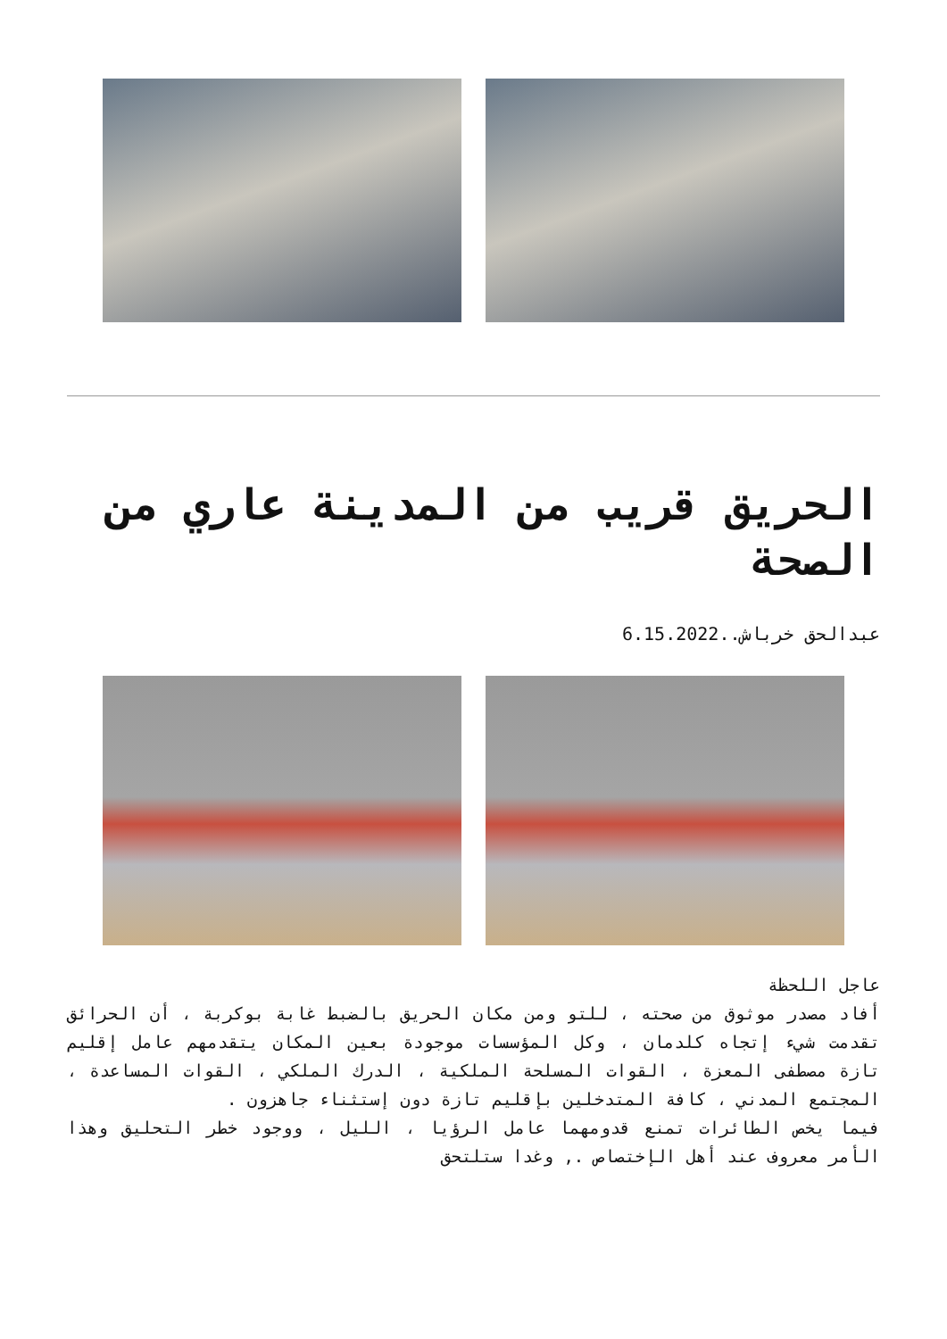الحريق قريب من المدينة عاري من الصحة
عبدالحق خرباش..6.15.2022
عاجل اللحظة
أفاد مصدر موثوق من صحته ، للتو ومن مكان الحريق بالضبط غابة بوكربة ، أن الحرائق تقدمت شيء إتجاه كلدمان ، وكل المؤسسات موجودة بعين المكان يتقدمهم عامل إقليم تازة مصطفى المعزة ، القوات المسلحة الملكية ، الدرك الملكي ، القوات المساعدة ، المجتمع المدني ، كافة المتدخلين بإقليم تازة دون إستثناء جاهزون .
فيما يخص الطائرات تمنع قدومهما عامل الرؤيا ، الليل ، ووجود خطر التحليق وهذا الأمر معروف عند أهل الإختصاص ., وغدا ستلتحق